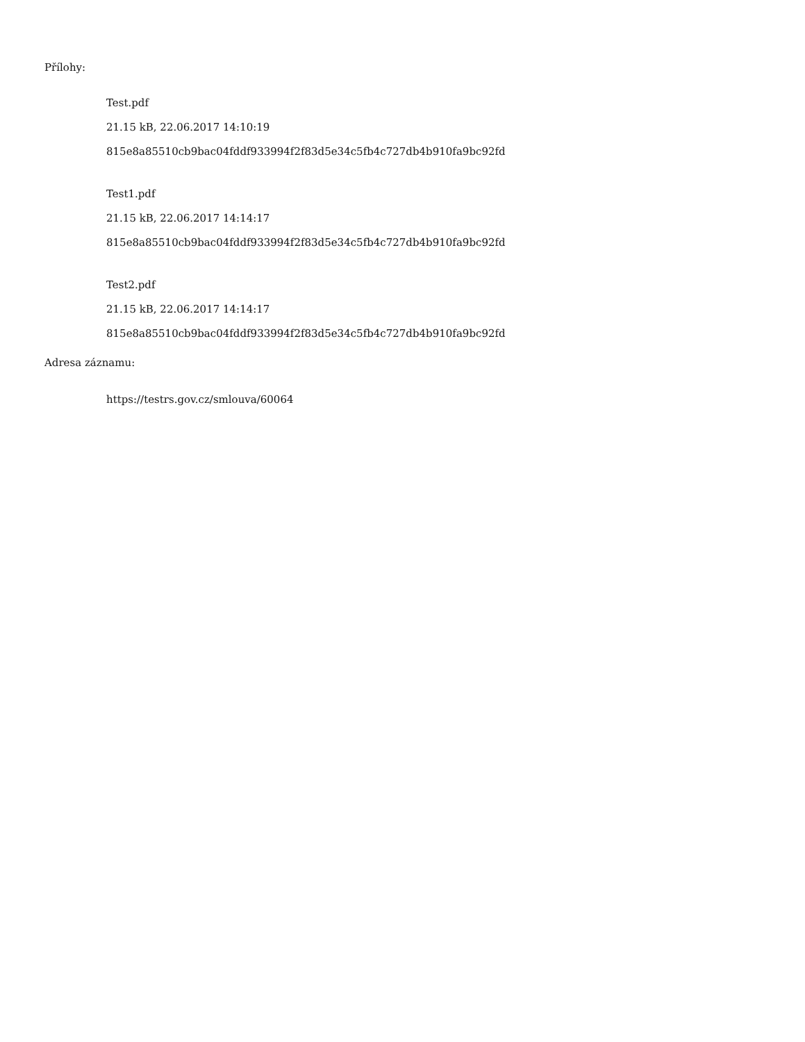Přílohy:
Test.pdf
21.15 kB, 22.06.2017 14:10:19
815e8a85510cb9bac04fddf933994f2f83d5e34c5fb4c727db4b910fa9bc92fd
Test1.pdf
21.15 kB, 22.06.2017 14:14:17
815e8a85510cb9bac04fddf933994f2f83d5e34c5fb4c727db4b910fa9bc92fd
Test2.pdf
21.15 kB, 22.06.2017 14:14:17
815e8a85510cb9bac04fddf933994f2f83d5e34c5fb4c727db4b910fa9bc92fd
Adresa záznamu:
https://testrs.gov.cz/smlouva/60064